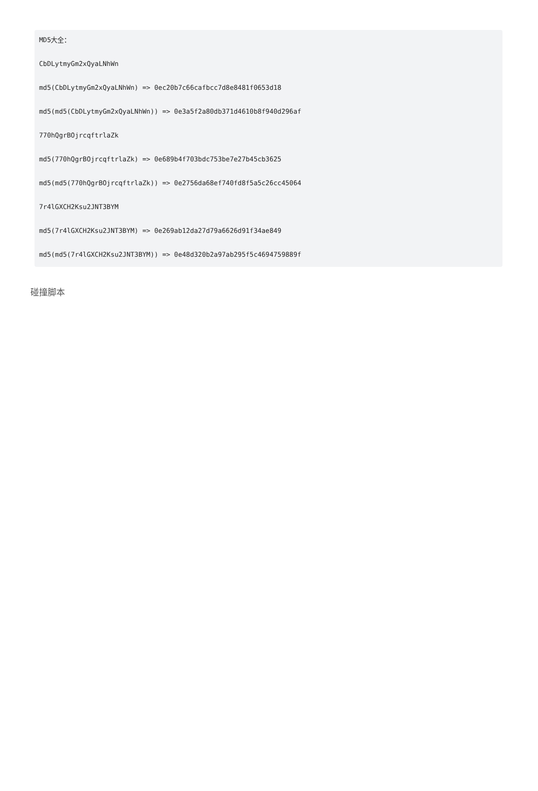MD5大全：
CbDLytmyGm2xQyaLNhWn
md5(CbDLytmyGm2xQyaLNhWn) => 0ec20b7c66cafbcc7d8e8481f0653d18
md5(md5(CbDLytmyGm2xQyaLNhWn)) => 0e3a5f2a80db371d4610b8f940d296af
770hQgrBOjrcqftrlaZk
md5(770hQgrBOjrcqftrlaZk) => 0e689b4f703bdc753be7e27b45cb3625
md5(md5(770hQgrBOjrcqftrlaZk)) => 0e2756da68ef740fd8f5a5c26cc45064
7r4lGXCH2Ksu2JNT3BYM
md5(7r4lGXCH2Ksu2JNT3BYM) => 0e269ab12da27d79a6626d91f34ae849
md5(md5(7r4lGXCH2Ksu2JNT3BYM)) => 0e48d320b2a97ab295f5c4694759889f
碰撞脚本